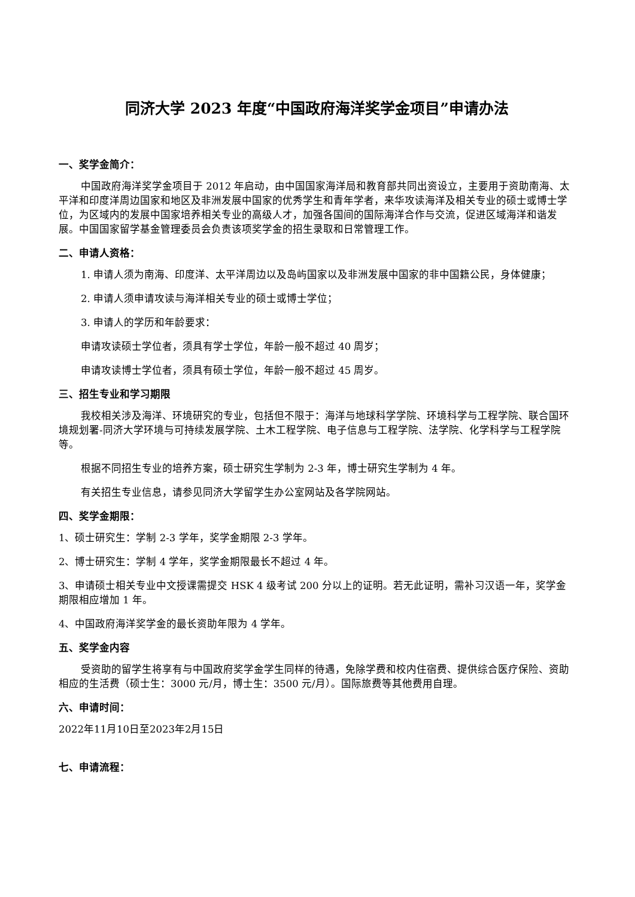同济大学 2023 年度“中国政府海洋奖学金项目”申请办法
一、奖学金简介：
中国政府海洋奖学金项目于 2012 年启动，由中国国家海洋局和教育部共同出资设立，主要用于资助南海、太平洋和印度洋周边国家和地区及非洲发展中国家的优秀学生和青年学者，来华攻读海洋及相关专业的硕士或博士学位，为区域内的发展中国家培养相关专业的高级人才，加强各国间的国际海洋合作与交流，促进区域海洋和谐发展。中国国家留学基金管理委员会负责该项奖学金的招生录取和日常管理工作。
二、申请人资格：
1. 申请人须为南海、印度洋、太平洋周边以及岛屿国家以及非洲发展中国家的非中国籍公民，身体健康；
2. 申请人须申请攻读与海洋相关专业的硕士或博士学位；
3. 申请人的学历和年龄要求：
申请攻读硕士学位者，须具有学士学位，年龄一般不超过 40 周岁；
申请攻读博士学位者，须具有硕士学位，年龄一般不超过 45 周岁。
三、招生专业和学习期限
我校相关涉及海洋、环境研究的专业，包括但不限于：海洋与地球科学学院、环境科学与工程学院、联合国环境规划署-同济大学环境与可持续发展学院、土木工程学院、电子信息与工程学院、法学院、化学科学与工程学院等。
根据不同招生专业的培养方案，硕士研究生学制为 2-3 年，博士研究生学制为 4 年。
有关招生专业信息，请参见同济大学留学生办公室网站及各学院网站。
四、奖学金期限：
1、硕士研究生：学制 2-3 学年，奖学金期限 2-3 学年。
2、博士研究生：学制 4 学年，奖学金期限最长不超过 4 年。
3、申请硕士相关专业中文授课需提交 HSK 4 级考试 200 分以上的证明。若无此证明，需补习汉语一年，奖学金期限相应增加 1 年。
4、中国政府海洋奖学金的最长资助年限为 4 学年。
五、奖学金内容
受资助的留学生将享有与中国政府奖学金学生同样的待遇，免除学费和校内住宿费、提供综合医疗保险、资助相应的生活费（硕士生：3000 元/月，博士生：3500 元/月）。国际旅费等其他费用自理。
六、申请时间：
2022年11月10日至2023年2月15日
七、申请流程：